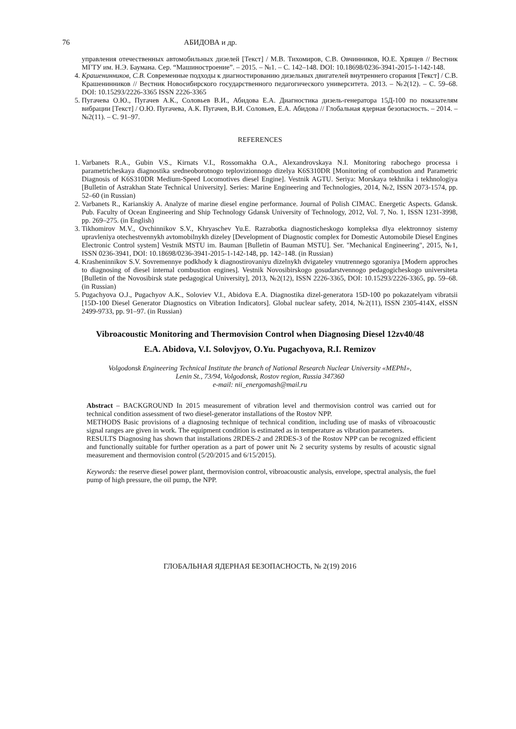76 АБИДОВА и др.
управления отечественных автомобильных дизелей [Текст] / М.В. Тихомиров, С.В. Овчинников, Ю.Е. Хрящев // Вестник МГТУ им. Н.Э. Баумана. Сер. “Машиностроение”. – 2015. – №1. – С. 142–148. DOI: 10.18698/0236-3941-2015-1-142-148.
4. Крашенинников, С.В. Современные подходы к диагностированию дизельных двигателей внутреннего сгорания [Текст] / С.В. Крашенинников // Вестник Новосибирского государственного педагогического университета. 2013. – №2(12). – С. 59–68. DOI: 10.15293/2226-3365 ISSN 2226-3365
5. Пугачева О.Ю., Пугачев А.К., Соловьев В.И., Абидова Е.А. Диагностика дизель-генератора 15Д-100 по показателям вибрации [Текст] / О.Ю. Пугачева, А.К. Пугачев, В.И. Соловьев, Е.А. Абидова // Глобальная ядерная безопасность. – 2014. – №2(11). – С. 91–97.
REFERENCES
1. Varbanets R.A., Gubin V.S., Kirnats V.I., Rossomakha O.A., Alexandrovskaya N.I. Monitoring rabochego processa i parametricheskaya diagnostika sredneoborotnogo teplovizionnogo dizelya K6S310DR [Monitoring of combustion and Parametric Diagnosis of K6S310DR Medium-Speed Locomotives diesel Engine]. Vestnik AGTU. Seriya: Morskaya tekhnika i tekhnologiya [Bulletin of Astrakhan State Technical University]. Series: Marine Engineering and Technologies, 2014, №2, ISSN 2073-1574, pp. 52–60 (in Russian)
2. Varbanets R., Karianskiy A. Analyze of marine diesel engine performance. Journal of Polish CIMAC. Energetic Aspects. Gdansk. Pub. Faculty of Ocean Engineering and Ship Technology Gdansk University of Technology, 2012, Vol. 7, No. 1, ISSN 1231-3998, pp. 269–275. (in English)
3. Tikhomirov M.V., Ovchinnikov S.V., Khryaschev Yu.E. Razrabotka diagnosticheskogo kompleksa dlya elektronnoy sistemy upravleniya otechestvennykh avtomobilnykh dizeley [Development of Diagnostic complex for Domestic Automobile Diesel Engines Electronic Control system] Vestnik MSTU im. Bauman [Bulletin of Bauman MSTU]. Ser. "Mechanical Engineering", 2015, №1, ISSN 0236-3941, DOI: 10.18698/0236-3941-2015-1-142-148, pp. 142–148. (in Russian)
4. Krasheninnikov S.V. Sovremennye podkhody k diagnostirovaniyu dizelnykh dvigateley vnutrennego sgoraniya [Modern approches to diagnosing of diesel internal combustion engines]. Vestnik Novosibirskogo gosudarstvennogo pedagogicheskogo universiteta [Bulletin of the Novosibirsk state pedagogical University], 2013, №2(12), ISSN 2226-3365, DOI: 10.15293/2226-3365, pp. 59–68. (in Russian)
5. Pugachyova O.J., Pugachyov A.K., Soloviev V.I., Abidova E.A. Diagnostika dizel-generatora 15D-100 po pokazatelyam vibratsii [15D-100 Diesel Generator Diagnostics on Vibration Indicators]. Global nuclear safety, 2014, №2(11), ISSN 2305-414X, eISSN 2499-9733, pp. 91–97. (in Russian)
Vibroacoustic Monitoring and Thermovision Control when Diagnosing Diesel 12zv40/48
E.A. Abidova, V.I. Solovjyov, O.Yu. Pugachyova, R.I. Remizov
Volgodonsk Engineering Technical Institute the branch of National Research Nuclear University «MEPhI»,
Lenin St., 73/94, Volgodonsk, Rostov region, Russia 347360
e-mail: nii_energomash@mail.ru
Abstract – BACKGROUND In 2015 measurement of vibration level and thermovision control was carried out for technical condition assessment of two diesel-generator installations of the Rostov NPP.
METHODS Basic provisions of a diagnosing technique of technical condition, including use of masks of vibroacoustic signal ranges are given in work. The equipment condition is estimated as in temperature as vibration parameters.
RESULTS Diagnosing has shown that installations 2RDES-2 and 2RDES-3 of the Rostov NPP can be recognized efficient and functionally suitable for further operation as a part of power unit № 2 security systems by results of acoustic signal measurement and thermovision control (5/20/2015 and 6/15/2015).
Keywords: the reserve diesel power plant, thermovision control, vibroacoustic analysis, envelope, spectral analysis, the fuel pump of high pressure, the oil pump, the NPP.
ГЛОБАЛЬНАЯ ЯДЕРНАЯ БЕЗОПАСНОСТЬ, № 2(19) 2016